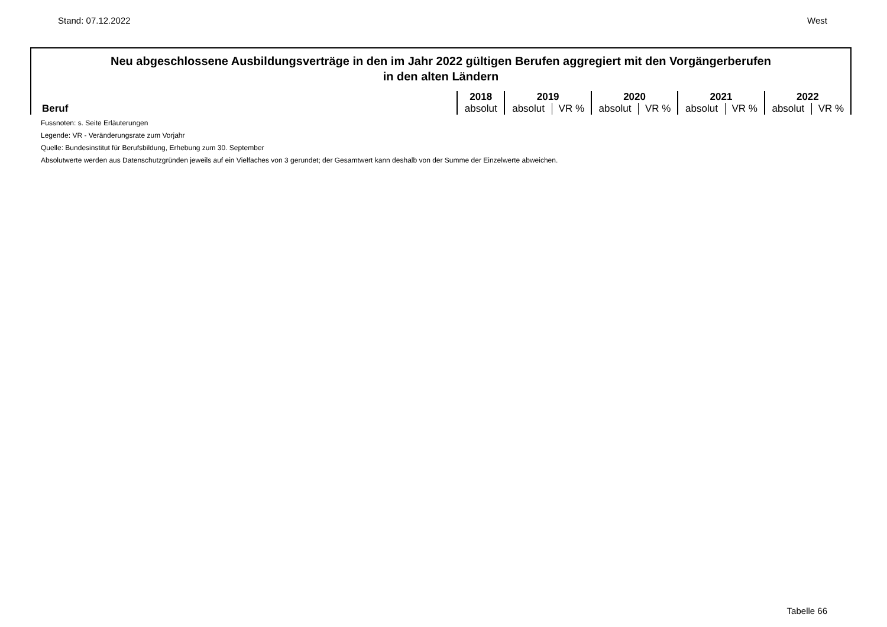Stand: 07.12.2022 West
Neu abgeschlossene Ausbildungsverträge in den im Jahr 2022 gültigen Berufen aggregiert mit den Vorgängerberufen
in den alten Ländern
| Beruf | 2018 | 2019 | | 2020 | | 2021 | | 2022 | |
| | absolut | absolut | VR % | absolut | VR % | absolut | VR % | absolut | VR % |
Fussnoten: s. Seite Erläuterungen
Legende: VR - Veränderungsrate zum Vorjahr
Quelle: Bundesinstitut für Berufsbildung, Erhebung zum 30. September
Absolutwerte werden aus Datenschutzgründen jeweils auf ein Vielfaches von 3 gerundet; der Gesamtwert kann deshalb von der Summe der Einzelwerte abweichen.
Tabelle 66